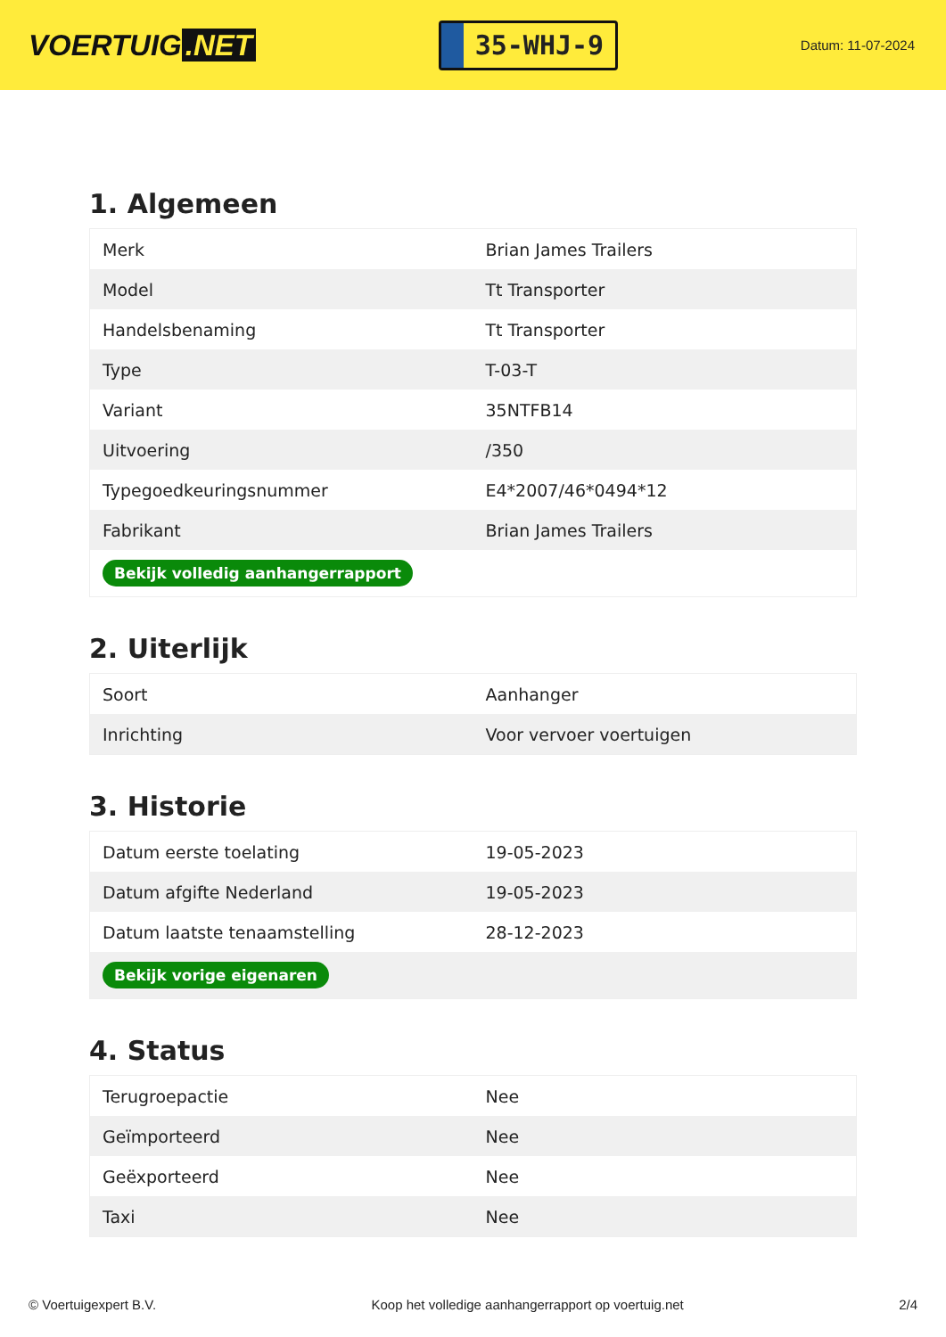VOERTUIG.NET
35-WHJ-9
Datum: 11-07-2024
1. Algemeen
| Merk | Brian James Trailers |
| Model | Tt Transporter |
| Handelsbenaming | Tt Transporter |
| Type | T-03-T |
| Variant | 35NTFB14 |
| Uitvoering | /350 |
| Typegoedkeuringsnummer | E4*2007/46*0494*12 |
| Fabrikant | Brian James Trailers |
| Bekijk volledig aanhangerrapport | |
2. Uiterlijk
| Soort | Aanhanger |
| Inrichting | Voor vervoer voertuigen |
3. Historie
| Datum eerste toelating | 19-05-2023 |
| Datum afgifte Nederland | 19-05-2023 |
| Datum laatste tenaamstelling | 28-12-2023 |
| Bekijk vorige eigenaren | |
4. Status
| Terugroepactie | Nee |
| Geïmporteerd | Nee |
| Geëxporteerd | Nee |
| Taxi | Nee |
© Voertuigexpert B.V. Koop het volledige aanhangerrapport op voertuig.net 2/4